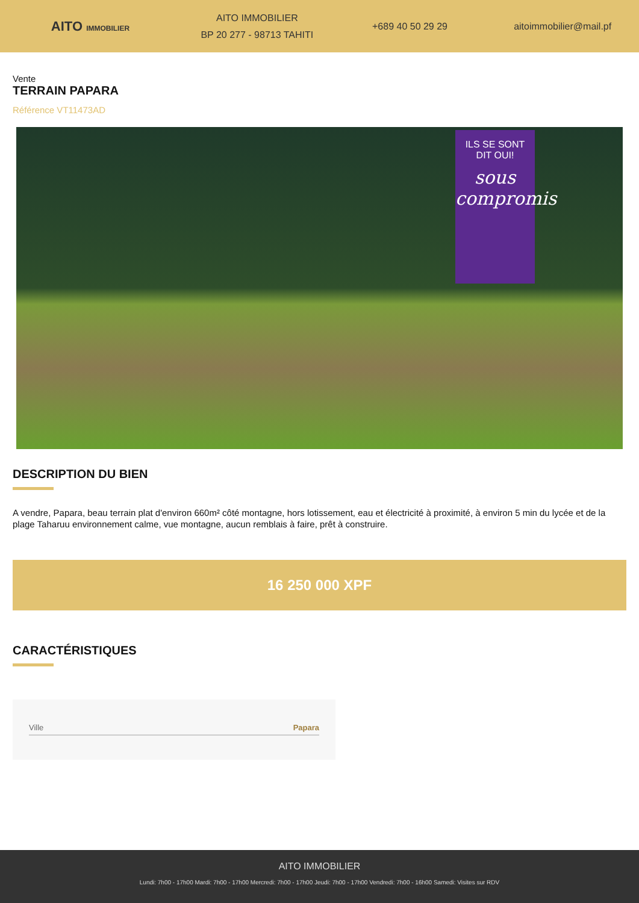AITO IMMOBILIER
AITO IMMOBILIER
BP 20 277 - 98713 TAHITI
+689 40 50 29 29 aitoimmobilier@mail.pf
Vente
TERRAIN PAPARA
Référence VT11473AD
ILS SE SONT
DIT OUI!
sous compromis
DESCRIPTION DU BIEN
A vendre, Papara, beau terrain plat d'environ 660m² côté montagne, hors lotissement, eau et électricité à proximité, à environ 5 min du lycée et de la plage Taharuu environnement calme, vue montagne, aucun remblais à faire, prêt à construire.
16 250 000 XPF
CARACTÉRISTIQUES
| Ville | Papara |
AITO IMMOBILIER
Lundi: 7h00 - 17h00 Mardi: 7h00 - 17h00 Mercredi: 7h00 - 17h00 Jeudi: 7h00 - 17h00 Vendredi: 7h00 - 16h00 Samedi: Visites sur RDV